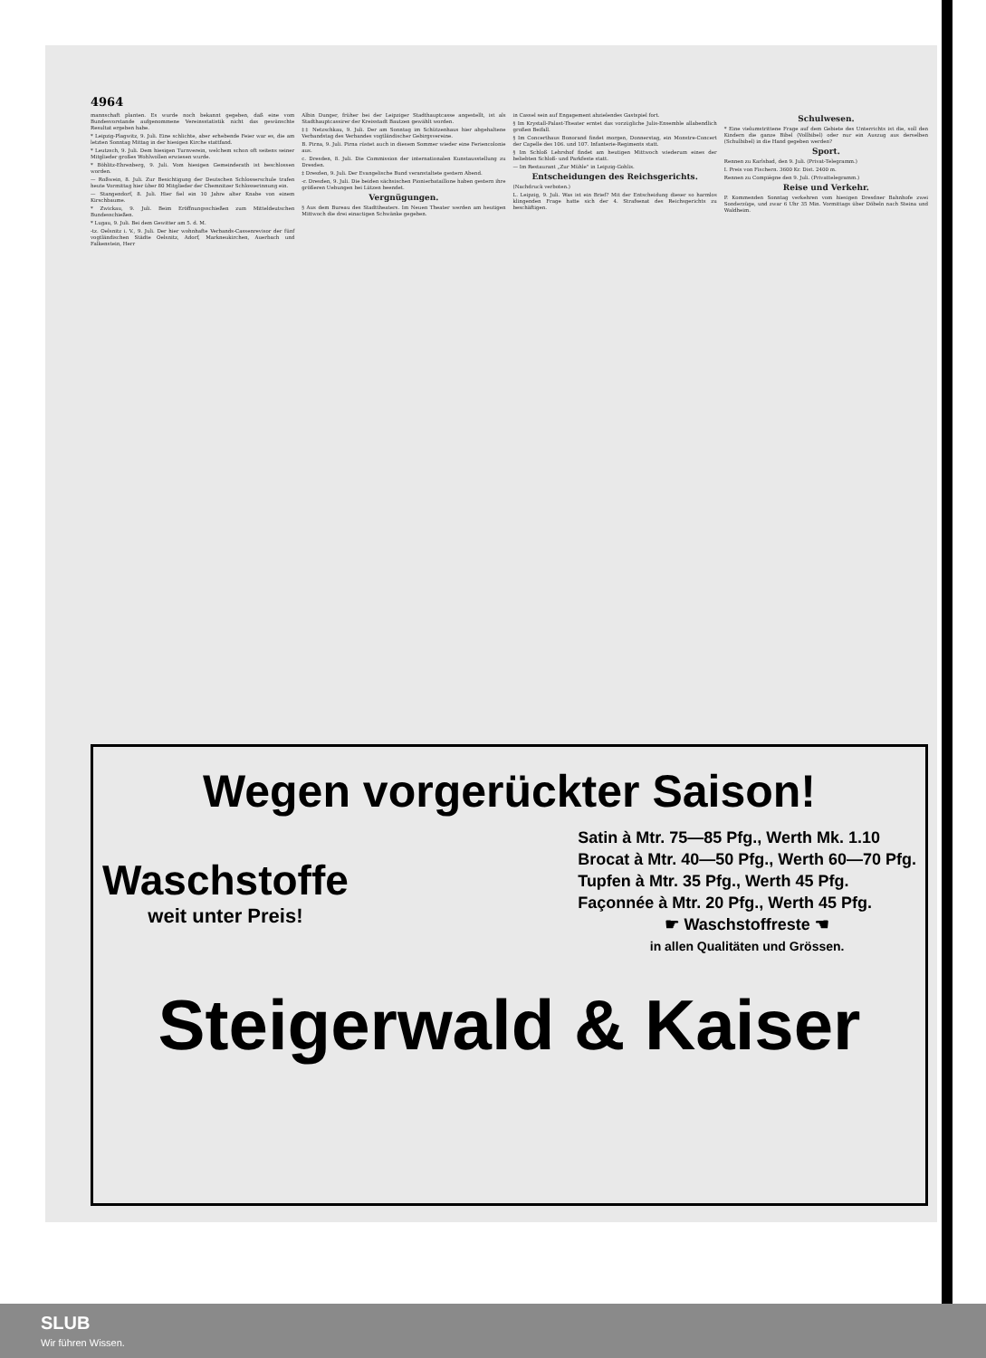4964
mannschaft planten. Es wurde noch bekannt gegeben, daß eine vom Bundesvorstande aufgenommene Vereinsstatistik nicht das gewünschte Resultat ergeben habe.
* Leipzig-Plagwitz, 9. Juli. Eine schlichte, aber erhebende Feier war es, die am letzten Sonntag Mittag in der hiesigen Kirche stattfand.
* Leutzsch, 9. Juli. Dem hiesigen Turnverein, welchem schon oft seitens seiner Mitglieder großes Wohlwollen erwiesen wurde.
* Böhlitz-Ehrenberg, 9. Juli. Vom hiesigen Gemeinderath ist beschlossen worden.
— Roßwein, 8. Juli. Zur Besichtigung der Deutschen Schlosserschule trafen heute Vormittag hier über 80 Mitglieder der Chemnitzer Schlosserinnung ein.
— Stangendorf, 8. Juli. Hier fiel ein 10 Jahre alter Knabe von einem Kirschbaume.
* Zwickau, 9. Juli. Beim Eröffnungsschießen zum Mitteldeutschen Bundesschießen.
* Lugau, 9. Juli. Bei dem Gewitter am 5. d. M.
-tz. Oelsnitz i. V., 9. Juli. Der hier wohnhafte Verbands-Cassenrevisor der fünf vogtländischen Städte Oelsnitz, Adorf, Markneukirchen, Auerbach und Falkenstein, Herr
Albin Dunger, früher bei der Leipziger Stadthauptcasse angestellt, ist als Stadthauptcassirer der Kreisstadt Bautzen gewählt worden.
‡‡ Netzschkau, 9. Juli. Der am Sonntag im Schützenhaus hier abgehaltene Verbandstag des Verbandes vogtländischer Gebirgsvereine.
B. Pirna, 9. Juli. Pirna rüstet auch in diesem Sommer wieder eine Feriencolonie aus.
c. Dresden, 8. Juli. Die Commission der internationalen Kunstausstellung zu Dresden.
‡ Dresden, 9. Juli. Der Evangelische Bund veranstaltete gestern Abend.
-r. Dresden, 9. Juli. Die beiden sächsischen Pionierbataillone haben gestern ihre größeren Uebungen bei Lützen beendet.
Vergnügungen.
§ Aus dem Bureau des Stadttheaters. Im Neuen Theater werden am heutigen Mittwoch die drei einactigen Schwänke gegeben.
in Cassel sein auf Engagement abzielendes Gastspiel fort.
§ Im Krystall-Palast-Theater erntet das vorzügliche Julis-Ensemble allabendlich großen Beifall.
§ Im Concerthaus Bonorand findet morgen, Donnerstag, ein Monstre-Concert der Capelle des 106. und 107. Infanterie-Regiments statt.
§ Im Schloß Lehrshof findet am heutigen Mittwoch wiederum eines der beliebten Schloß- und Parkfeste statt.
— Im Restaurant „Zur Mühle" in Leipzig-Gohlis.
Entscheidungen des Reichsgerichts.
(Nachdruck verboten.)
L. Leipzig, 9. Juli. Was ist ein Brief? Mit der Entscheidung dieser so harmlos klingenden Frage hatte sich der 4. Strafsenat des Reichsgerichts zu beschäftigen.
Schulwesen.
* Eine vielumstrittene Frage auf dem Gebiete des Unterrichts ist die, soll den Kindern die ganze Bibel (Vollbibel) oder nur ein Auszug aus derselben (Schulbibel) in die Hand gegeben werden?
Sport.
Rennen zu Karlsbad, den 9. Juli. (Privat-Telegramm.)
I. Preis von Fischern. 3600 Kr. Dist. 2400 m.
Rennen zu Compiègne den 9. Juli. (Privattelegramm.)
Reise und Verkehr.
P. Kommenden Sonntag verkehren vom hiesigen Dresdner Bahnhofe zwei Sonderzüge, und zwar 6 Uhr 35 Min. Vormittags über Döbeln nach Steina und Waldheim.
Wegen vorgerückter Saison!
Waschstoffe
weit unter Preis!
Satin à Mtr. 75—85 Pfg., Werth Mk. 1.10
Brocat à Mtr. 40—50 Pfg., Werth 60—70 Pfg.
Tupfen à Mtr. 35 Pfg., Werth 45 Pfg.
Façonnée à Mtr. 20 Pfg., Werth 45 Pfg.
☛ Waschstoffreste ☚
in allen Qualitäten und Grössen.
Steigerwald & Kaiser
SLUB
Wir führen Wissen.